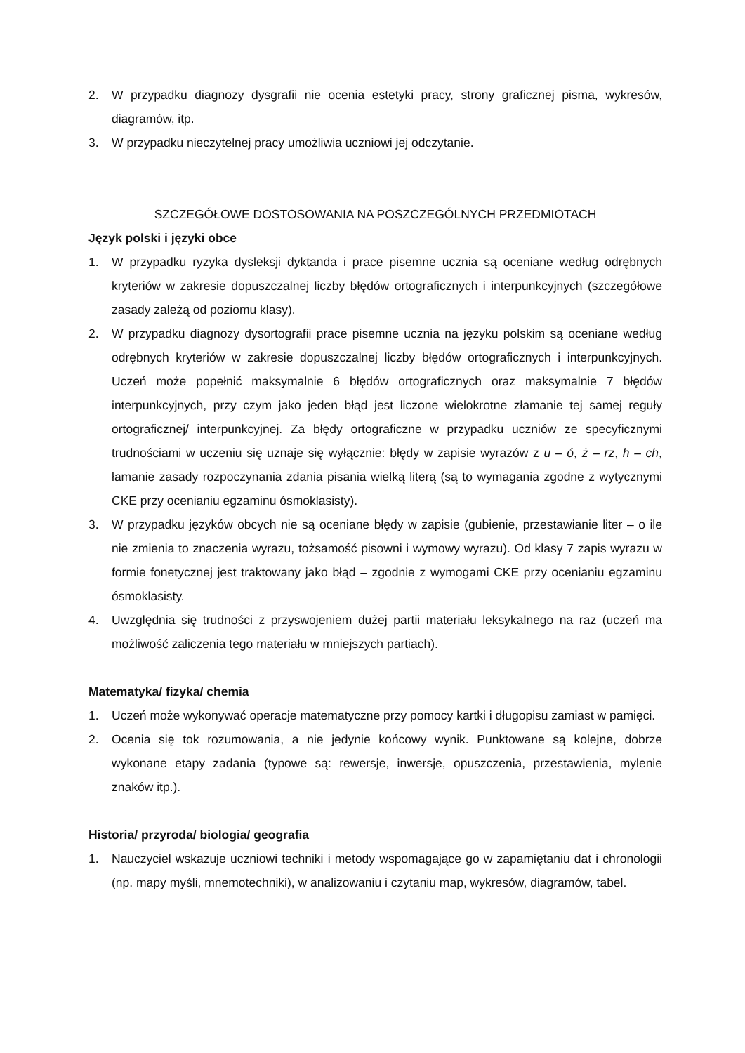2. W przypadku diagnozy dysgrafii nie ocenia estetyki pracy, strony graficznej pisma, wykresów, diagramów, itp.
3. W przypadku nieczytelnej pracy umożliwia uczniowi jej odczytanie.
SZCZEGÓŁOWE DOSTOSOWANIA NA POSZCZEGÓLNYCH PRZEDMIOTACH
Język polski i języki obce
1. W przypadku ryzyka dysleksji dyktanda i prace pisemne ucznia są oceniane według odrębnych kryteriów w zakresie dopuszczalnej liczby błędów ortograficznych i interpunkcyjnych (szczegółowe zasady zależą od poziomu klasy).
2. W przypadku diagnozy dysortografii prace pisemne ucznia na języku polskim są oceniane według odrębnych kryteriów w zakresie dopuszczalnej liczby błędów ortograficznych i interpunkcyjnych. Uczeń może popełnić maksymalnie 6 błędów ortograficznych oraz maksymalnie 7 błędów interpunkcyjnych, przy czym jako jeden błąd jest liczone wielokrotne złamanie tej samej reguły ortograficznej/ interpunkcyjnej. Za błędy ortograficzne w przypadku uczniów ze specyficznymi trudnościami w uczeniu się uznaje się wyłącznie: błędy w zapisie wyrazów z u – ó, ż – rz, h – ch, łamanie zasady rozpoczynania zdania pisania wielką literą (są to wymagania zgodne z wytycznymi CKE przy ocenianiu egzaminu ósmoklasisty).
3. W przypadku języków obcych nie są oceniane błędy w zapisie (gubienie, przestawianie liter – o ile nie zmienia to znaczenia wyrazu, tożsamość pisowni i wymowy wyrazu). Od klasy 7 zapis wyrazu w formie fonetycznej jest traktowany jako błąd – zgodnie z wymogami CKE przy ocenianiu egzaminu ósmoklasisty.
4. Uwzględnia się trudności z przyswojeniem dużej partii materiału leksykalnego na raz (uczeń ma możliwość zaliczenia tego materiału w mniejszych partiach).
Matematyka/ fizyka/ chemia
1. Uczeń może wykonywać operacje matematyczne przy pomocy kartki i długopisu zamiast w pamięci.
2. Ocenia się tok rozumowania, a nie jedynie końcowy wynik. Punktowane są kolejne, dobrze wykonane etapy zadania (typowe są: rewersje, inwersje, opuszczenia, przestawienia, mylenie znaków itp.).
Historia/ przyroda/ biologia/ geografia
1. Nauczyciel wskazuje uczniowi techniki i metody wspomagające go w zapamiętaniu dat i chronologii (np. mapy myśli, mnemotechniki), w analizowaniu i czytaniu map, wykresów, diagramów, tabel.